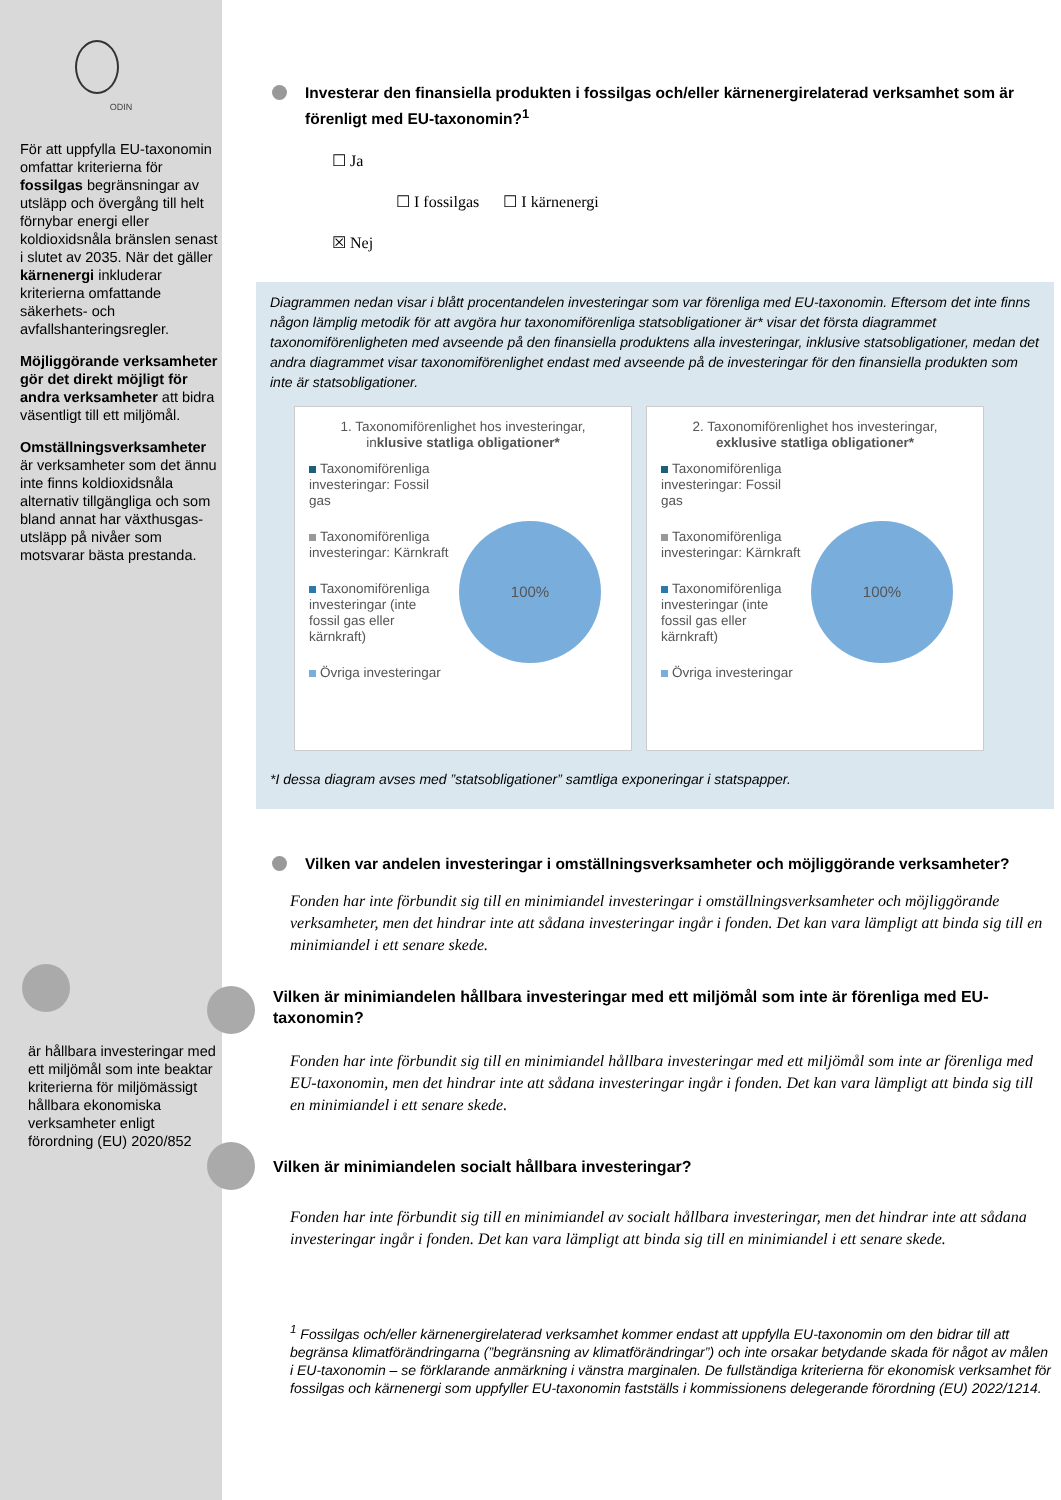ODIN
För att uppfylla EU-taxonomin omfattar kriterierna för fossilgas begränsningar av utsläpp och övergång till helt förnybar energi eller koldioxidsnåla bränslen senast i slutet av 2035. När det gäller kärnenergi inkluderar kriterierna omfattande säkerhets- och avfallshanteringsregler.
Möjliggörande verksamheter gör det direkt möjligt för andra verksamheter att bidra väsentligt till ett miljömål.
Omställningsverksamheter är verksamheter som det ännu inte finns koldioxidsnåla alternativ tillgängliga och som bland annat har växthusgas-utsläpp på nivåer som motsvarar bästa prestanda.
är hållbara investeringar med ett miljömål som inte beaktar kriterierna för miljömässigt hållbara ekonomiska verksamheter enligt förordning (EU) 2020/852
Investerar den finansiella produkten i fossilgas och/eller kärnenergirelaterad verksamhet som är förenligt med EU-taxonomin?<sup>1</sup>
☐ Ja
☐ I fossilgas ☐ I kärnenergi
☒ Nej
Diagrammen nedan visar i blått procentandelen investeringar som var förenliga med EU-taxonomin. Eftersom det inte finns någon lämplig metodik för att avgöra hur taxonomiförenliga statsobligationer är* visar det första diagrammet taxonomiförenligheten med avseende på den finansiella produktens alla investeringar, inklusive statsobligationer, medan det andra diagrammet visar taxonomiförenlighet endast med avseende på de investeringar för den finansiella produkten som inte är statsobligationer.
1. Taxonomiförenlighet hos investeringar, inklusive statliga obligationer*
Taxonomiförenliga investeringar: Fossil gas
Taxonomiförenliga investeringar: Kärnkraft
Taxonomiförenliga investeringar (inte fossil gas eller kärnkraft)
Övriga investeringar
100%
2. Taxonomiförenlighet hos investeringar, exklusive statliga obligationer*
Taxonomiförenliga investeringar: Fossil gas
Taxonomiförenliga investeringar: Kärnkraft
Taxonomiförenliga investeringar (inte fossil gas eller kärnkraft)
Övriga investeringar
100%
*I dessa diagram avses med ”statsobligationer” samtliga exponeringar i statspapper.
Vilken var andelen investeringar i omställningsverksamheter och möjliggörande verksamheter?
Fonden har inte förbundit sig till en minimiandel investeringar i omställningsverksamheter och möjliggörande verksamheter, men det hindrar inte att sådana investeringar ingår i fonden. Det kan vara lämpligt att binda sig till en minimiandel i ett senare skede.
Vilken är minimiandelen hållbara investeringar med ett miljömål som inte är förenliga med EU-taxonomin?
Fonden har inte förbundit sig till en minimiandel hållbara investeringar med ett miljömål som inte ar förenliga med EU-taxonomin, men det hindrar inte att sådana investeringar ingår i fonden. Det kan vara lämpligt att binda sig till en minimiandel i ett senare skede.
Vilken är minimiandelen socialt hållbara investeringar?
Fonden har inte förbundit sig till en minimiandel av socialt hållbara investeringar, men det hindrar inte att sådana investeringar ingår i fonden. Det kan vara lämpligt att binda sig till en minimiandel i ett senare skede.
<sup>1</sup> Fossilgas och/eller kärnenergirelaterad verksamhet kommer endast att uppfylla EU-taxonomin om den bidrar till att begränsa klimatförändringarna (”begränsning av klimatförändringar”) och inte orsakar betydande skada för något av målen i EU-taxonomin – se förklarande anmärkning i vänstra marginalen. De fullständiga kriterierna för ekonomisk verksamhet för fossilgas och kärnenergi som uppfyller EU-taxonomin fastställs i kommissionens delegerande förordning (EU) 2022/1214.